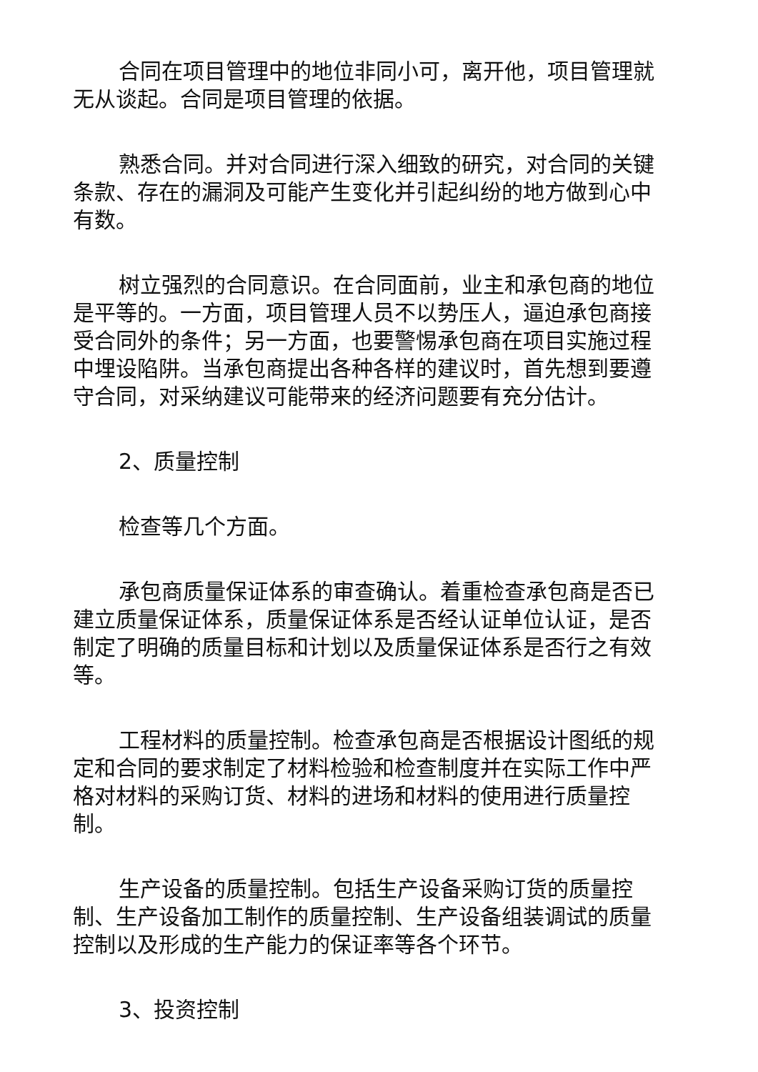合同在项目管理中的地位非同小可，离开他，项目管理就无从谈起。合同是项目管理的依据。
熟悉合同。并对合同进行深入细致的研究，对合同的关键条款、存在的漏洞及可能产生变化并引起纠纷的地方做到心中有数。
树立强烈的合同意识。在合同面前，业主和承包商的地位是平等的。一方面，项目管理人员不以势压人，逼迫承包商接受合同外的条件；另一方面，也要警惕承包商在项目实施过程中埋设陷阱。当承包商提出各种各样的建议时，首先想到要遵守合同，对采纳建议可能带来的经济问题要有充分估计。
2、质量控制
检查等几个方面。
承包商质量保证体系的审查确认。着重检查承包商是否已建立质量保证体系，质量保证体系是否经认证单位认证，是否制定了明确的质量目标和计划以及质量保证体系是否行之有效等。
工程材料的质量控制。检查承包商是否根据设计图纸的规定和合同的要求制定了材料检验和检查制度并在实际工作中严格对材料的采购订货、材料的进场和材料的使用进行质量控制。
生产设备的质量控制。包括生产设备采购订货的质量控制、生产设备加工制作的质量控制、生产设备组装调试的质量控制以及形成的生产能力的保证率等各个环节。
3、投资控制